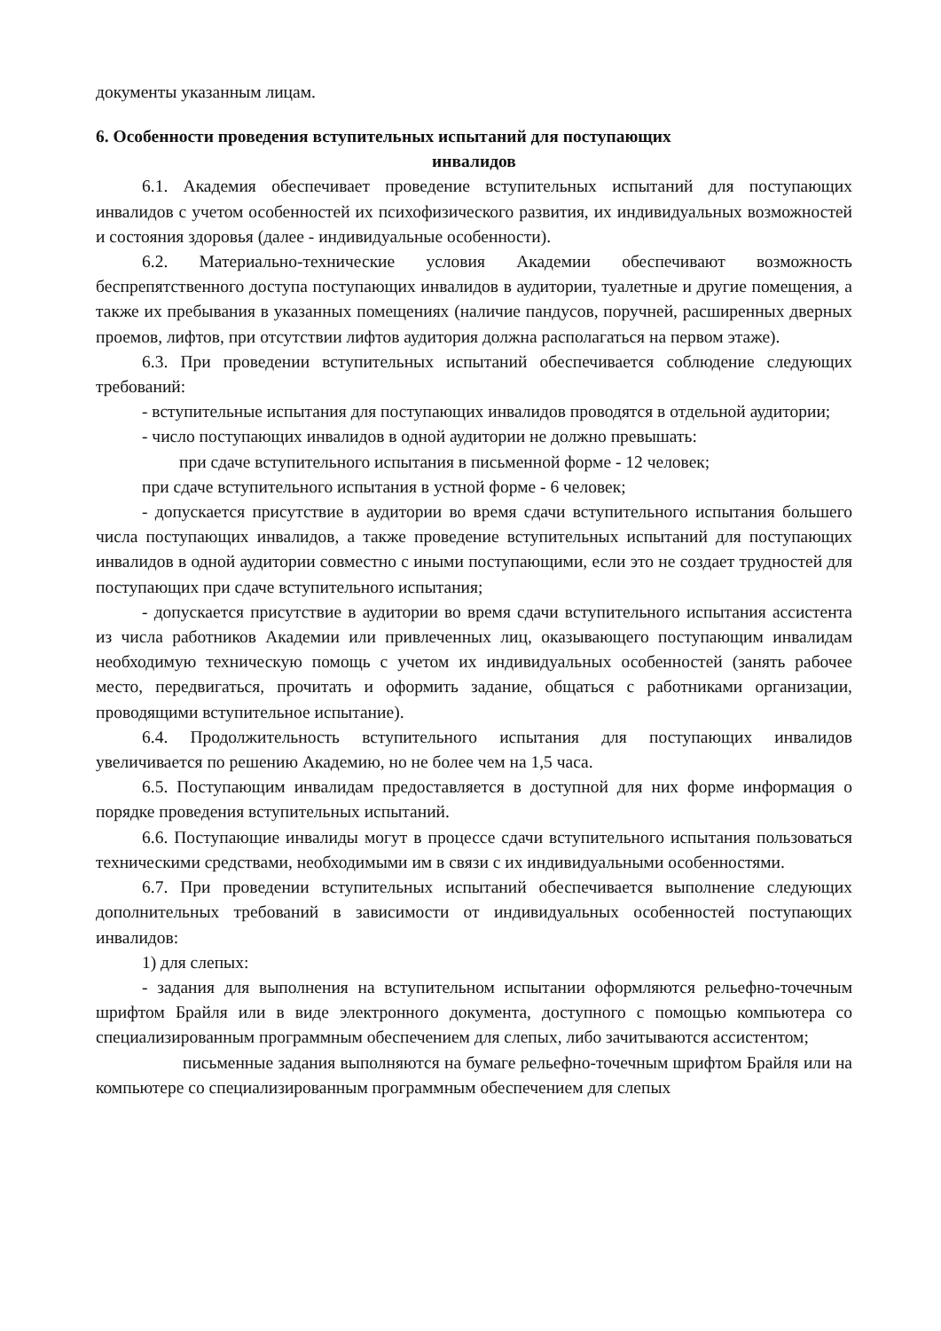документы указанным лицам.
6. Особенности проведения вступительных испытаний для поступающих
инвалидов
6.1. Академия обеспечивает проведение вступительных испытаний для поступающих инвалидов с учетом особенностей их психофизического развития, их индивидуальных возможностей и состояния здоровья (далее - индивидуальные особенности).
6.2. Материально-технические условия Академии обеспечивают возможность беспрепятственного доступа поступающих инвалидов в аудитории, туалетные и другие помещения, а также их пребывания в указанных помещениях (наличие пандусов, поручней, расширенных дверных проемов, лифтов, при отсутствии лифтов аудитория должна располагаться на первом этаже).
6.3. При проведении вступительных испытаний обеспечивается соблюдение следующих требований:
- вступительные испытания для поступающих инвалидов проводятся в отдельной аудитории;
- число поступающих инвалидов в одной аудитории не должно превышать:
при сдаче вступительного испытания в письменной форме - 12 человек;
при сдаче вступительного испытания в устной форме - 6 человек;
- допускается присутствие в аудитории во время сдачи вступительного испытания большего числа поступающих инвалидов, а также проведение вступительных испытаний для поступающих инвалидов в одной аудитории совместно с иными поступающими, если это не создает трудностей для поступающих при сдаче вступительного испытания;
- допускается присутствие в аудитории во время сдачи вступительного испытания ассистента из числа работников Академии или привлеченных лиц, оказывающего поступающим инвалидам необходимую техническую помощь с учетом их индивидуальных особенностей (занять рабочее место, передвигаться, прочитать и оформить задание, общаться с работниками организации, проводящими вступительное испытание).
6.4. Продолжительность вступительного испытания для поступающих инвалидов увеличивается по решению Академию, но не более чем на 1,5 часа.
6.5. Поступающим инвалидам предоставляется в доступной для них форме информация о порядке проведения вступительных испытаний.
6.6. Поступающие инвалиды могут в процессе сдачи вступительного испытания пользоваться техническими средствами, необходимыми им в связи с их индивидуальными особенностями.
6.7. При проведении вступительных испытаний обеспечивается выполнение следующих дополнительных требований в зависимости от индивидуальных особенностей поступающих инвалидов:
1) для слепых:
- задания для выполнения на вступительном испытании оформляются рельефно-точечным шрифтом Брайля или в виде электронного документа, доступного с помощью компьютера со специализированным программным обеспечением для слепых, либо зачитываются ассистентом;
письменные задания выполняются на бумаге рельефно-точечным шрифтом Брайля или на компьютере со специализированным программным обеспечением для слепых